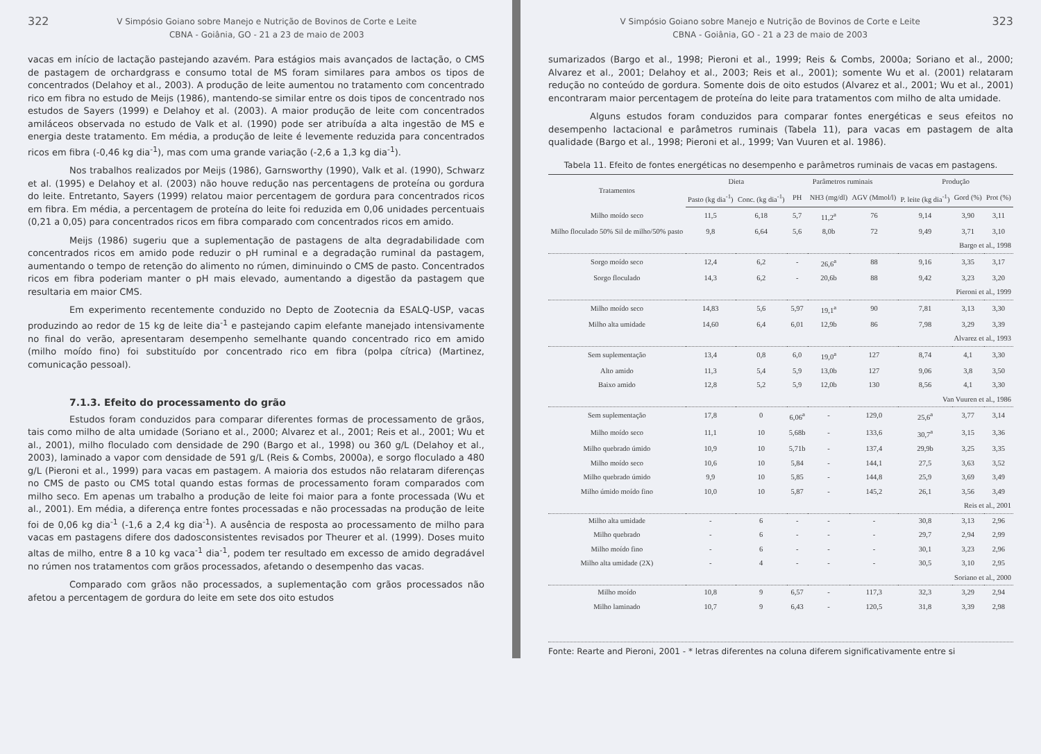322 V Simpósio Goiano sobre Manejo e Nutrição de Bovinos de Corte e Leite
CBNA - Goiânia, GO - 21 a 23 de maio de 2003
vacas em início de lactação pastejando azavém. Para estágios mais avançados de lactação, o CMS de pastagem de orchardgrass e consumo total de MS foram similares para ambos os tipos de concentrados (Delahoy et al., 2003). A produção de leite aumentou no tratamento com concentrado rico em fibra no estudo de Meijs (1986), mantendo-se similar entre os dois tipos de concentrado nos estudos de Sayers (1999) e Delahoy et al. (2003). A maior produção de leite com concentrados amiláceos observada no estudo de Valk et al. (1990) pode ser atribuída a alta ingestão de MS e energia deste tratamento. Em média, a produção de leite é levemente reduzida para concentrados ricos em fibra (-0,46 kg dia<sup>-1</sup>), mas com uma grande variação (-2,6 a 1,3 kg dia<sup>-1</sup>).
Nos trabalhos realizados por Meijs (1986), Garnsworthy (1990), Valk et al. (1990), Schwarz et al. (1995) e Delahoy et al. (2003) não houve redução nas percentagens de proteína ou gordura do leite. Entretanto, Sayers (1999) relatou maior percentagem de gordura para concentrados ricos em fibra. Em média, a percentagem de proteína do leite foi reduzida em 0,06 unidades percentuais (0,21 a 0,05) para concentrados ricos em fibra comparado com concentrados ricos em amido.
Meijs (1986) sugeriu que a suplementação de pastagens de alta degradabilidade com concentrados ricos em amido pode reduzir o pH ruminal e a degradação ruminal da pastagem, aumentando o tempo de retenção do alimento no rúmen, diminuindo o CMS de pasto. Concentrados ricos em fibra poderiam manter o pH mais elevado, aumentando a digestão da pastagem que resultaria em maior CMS.
Em experimento recentemente conduzido no Depto de Zootecnia da ESALQ-USP, vacas produzindo ao redor de 15 kg de leite dia<sup>-1</sup> e pastejando capim elefante manejado intensivamente no final do verão, apresentaram desempenho semelhante quando concentrado rico em amido (milho moído fino) foi substituído por concentrado rico em fibra (polpa cítrica) (Martinez, comunicação pessoal).
7.1.3. Efeito do processamento do grão
Estudos foram conduzidos para comparar diferentes formas de processamento de grãos, tais como milho de alta umidade (Soriano et al., 2000; Alvarez et al., 2001; Reis et al., 2001; Wu et al., 2001), milho floculado com densidade de 290 (Bargo et al., 1998) ou 360 g/L (Delahoy et al., 2003), laminado a vapor com densidade de 591 g/L (Reis & Combs, 2000a), e sorgo floculado a 480 g/L (Pieroni et al., 1999) para vacas em pastagem. A maioria dos estudos não relataram diferenças no CMS de pasto ou CMS total quando estas formas de processamento foram comparados com milho seco. Em apenas um trabalho a produção de leite foi maior para a fonte processada (Wu et al., 2001). Em média, a diferença entre fontes processadas e não processadas na produção de leite foi de 0,06 kg dia<sup>-1</sup> (-1,6 a 2,4 kg dia<sup>-1</sup>). A ausência de resposta ao processamento de milho para vacas em pastagens difere dos dadosconsistentes revisados por Theurer et al. (1999). Doses muito altas de milho, entre 8 a 10 kg vaca<sup>-1</sup> dia<sup>-1</sup>, podem ter resultado em excesso de amido degradável no rúmen nos tratamentos com grãos processados, afetando o desempenho das vacas.
Comparado com grãos não processados, a suplementação com grãos processados não afetou a percentagem de gordura do leite em sete dos oito estudos
V Simpósio Goiano sobre Manejo e Nutrição de Bovinos de Corte e Leite
CBNA - Goiânia, GO - 21 a 23 de maio de 2003 323
sumarizados (Bargo et al., 1998; Pieroni et al., 1999; Reis & Combs, 2000a; Soriano et al., 2000; Alvarez et al., 2001; Delahoy et al., 2003; Reis et al., 2001); somente Wu et al. (2001) relataram redução no conteúdo de gordura. Somente dois de oito estudos (Alvarez et al., 2001; Wu et al., 2001) encontraram maior percentagem de proteína do leite para tratamentos com milho de alta umidade.
Alguns estudos foram conduzidos para comparar fontes energéticas e seus efeitos no desempenho lactacional e parâmetros ruminais (Tabela 11), para vacas em pastagem de alta qualidade (Bargo et al., 1998; Pieroni et al., 1999; Van Vuuren et al. 1986).
Tabela 11. Efeito de fontes energéticas no desempenho e parâmetros ruminais de vacas em pastagens.
| Tratamentos | Dieta | | Parâmetros ruminais | | | Produção | | |
| --- | --- | --- | --- | --- | --- | --- | --- | --- |
| | Pasto (kg dia<sup>-1</sup>) | Conc. (kg dia<sup>-1</sup>) | PH | NH3 (mg/dl) | AGV (Mmol/l) | P. leite (kg dia<sup>-1</sup>) | Gord (%) | Prot (%) |
| Milho moído seco | 11,5 | 6,18 | 5,7 | 11,2<sup>a</sup> | 76 | 9,14 | 3,90 | 3,11 |
| Milho floculado 50% Sil de milho/50% pasto | 9,8 | 6,64 | 5,6 | 8,0b | 72 | 9,49 | 3,71 | 3,10 |
| Bargo et al., 1998 | | | | | | | | |
| Sorgo moído seco | 12,4 | 6,2 | - | 26,6<sup>a</sup> | 88 | 9,16 | 3,35 | 3,17 |
| Sorgo floculado | 14,3 | 6,2 | - | 20,6b | 88 | 9,42 | 3,23 | 3,20 |
| Pieroni et al., 1999 | | | | | | | | |
| Milho moído seco | 14,83 | 5,6 | 5,97 | 19,1<sup>a</sup> | 90 | 7,81 | 3,13 | 3,30 |
| Milho alta umidade | 14,60 | 6,4 | 6,01 | 12,9b | 86 | 7,98 | 3,29 | 3,39 |
| Alvarez et al., 1993 | | | | | | | | |
| Sem suplementação | 13,4 | 0,8 | 6,0 | 19,0<sup>a</sup> | 127 | 8,74 | 4,1 | 3,30 |
| Alto amido | 11,3 | 5,4 | 5,9 | 13,0b | 127 | 9,06 | 3,8 | 3,50 |
| Baixo amido | 12,8 | 5,2 | 5,9 | 12,0b | 130 | 8,56 | 4,1 | 3,30 |
| Van Vuuren et al., 1986 | | | | | | | | |
| Sem suplementação | 17,8 | 0 | 6,06<sup>a</sup> | - | 129,0 | 25,6<sup>a</sup> | 3,77 | 3,14 |
| Milho moído seco | 11,1 | 10 | 5,68b | - | 133,6 | 30,7<sup>a</sup> | 3,15 | 3,36 |
| Milho quebrado úmido | 10,9 | 10 | 5,71b | - | 137,4 | 29,9b | 3,25 | 3,35 |
| Milho moído seco | 10,6 | 10 | 5,84 | - | 144,1 | 27,5 | 3,63 | 3,52 |
| Milho quebrado úmido | 9,9 | 10 | 5,85 | - | 144,8 | 25,9 | 3,69 | 3,49 |
| Milho úmido moído fino | 10,0 | 10 | 5,87 | - | 145,2 | 26,1 | 3,56 | 3,49 |
| Reis et al., 2001 | | | | | | | | |
| Milho alta umidade | - | 6 | - | - | - | 30,8 | 3,13 | 2,96 |
| Milho quebrado | - | 6 | - | - | - | 29,7 | 2,94 | 2,99 |
| Milho moído fino | - | 6 | - | - | - | 30,1 | 3,23 | 2,96 |
| Milho alta umidade (2X) | - | 4 | - | - | - | 30,5 | 3,10 | 2,95 |
| Soriano et al., 2000 | | | | | | | | |
| Milho moído | 10,8 | 9 | 6,57 | - | 117,3 | 32,3 | 3,29 | 2,94 |
| Milho laminado | 10,7 | 9 | 6,43 | - | 120,5 | 31,8 | 3,39 | 2,98 |
Fonte: Rearte and Pieroni, 2001 - * letras diferentes na coluna diferem significativamente entre si